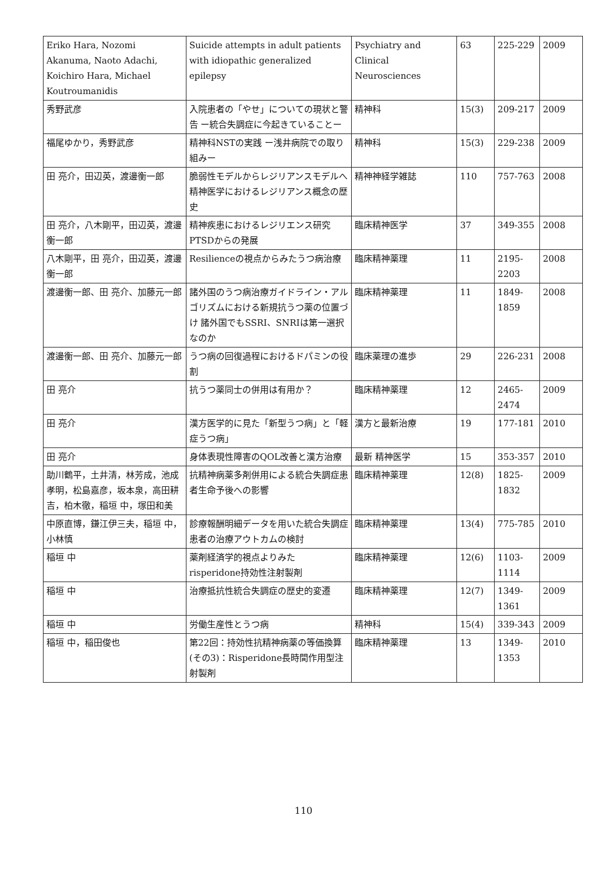| Eriko Hara, Nozomi Akanuma, Naoto Adachi, Koichiro Hara, Michael Koutroumanidis | Suicide attempts in adult patients with idiopathic generalized epilepsy | Psychiatry and Clinical Neurosciences | 63 | 225-229 | 2009 |
| 秀野武彦 | 入院患者の「やせ」についての現状と警告 ー統合失調症に今起きていることー | 精神科 | 15(3) | 209-217 | 2009 |
| 福尾ゆかり，秀野武彦 | 精神科NSTの実践 ー浅井病院での取り組みー | 精神科 | 15(3) | 229-238 | 2009 |
| 田 亮介，田辺英，渡邊衡一郎 | 脆弱性モデルからレジリアンスモデルへ 精神医学におけるレジリアンス概念の歴史 | 精神神経学雑誌 | 110 | 757-763 | 2008 |
| 田 亮介，八木剛平，田辺英，渡邊衡一郎 | 精神疾患におけるレジリエンス研究 PTSDからの発展 | 臨床精神医学 | 37 | 349-355 | 2008 |
| 八木剛平，田 亮介，田辺英，渡邊衡一郎 | Resilienceの視点からみたうつ病治療 | 臨床精神薬理 | 11 | 2195-2203 | 2008 |
| 渡邊衡一郎、田 亮介、加藤元一郎 | 諸外国のうつ病治療ガイドライン・アルゴリズムにおける新規抗うつ薬の位置づけ 諸外国でもSSRI、SNRIは第一選択なのか | 臨床精神薬理 | 11 | 1849-1859 | 2008 |
| 渡邊衡一郎、田 亮介、加藤元一郎 | うつ病の回復過程におけるドパミンの役割 | 臨床薬理の進歩 | 29 | 226-231 | 2008 |
| 田 亮介 | 抗うつ薬同士の併用は有用か？ | 臨床精神薬理 | 12 | 2465-2474 | 2009 |
| 田 亮介 | 漢方医学的に見た「新型うつ病」と「軽症うつ病」 | 漢方と最新治療 | 19 | 177-181 | 2010 |
| 田 亮介 | 身体表現性障害のQOL改善と漢方治療 | 最新 精神医学 | 15 | 353-357 | 2010 |
| 助川鶴平，土井清，林芳成，池成孝明，松島嘉彦，坂本泉，高田耕吉，柏木徹，稲垣 中，塚田和美 | 抗精神病薬多剤併用による統合失調症患者生命予後への影響 | 臨床精神薬理 | 12(8) | 1825-1832 | 2009 |
| 中原直博，鎌江伊三夫，稲垣 中，小林慎 | 診療報酬明細データを用いた統合失調症患者の治療アウトカムの検討 | 臨床精神薬理 | 13(4) | 775-785 | 2010 |
| 稲垣 中 | 薬剤経済学的視点よりみた risperidone持効性注射製剤 | 臨床精神薬理 | 12(6) | 1103-1114 | 2009 |
| 稲垣 中 | 治療抵抗性統合失調症の歴史的変遷 | 臨床精神薬理 | 12(7) | 1349-1361 | 2009 |
| 稲垣 中 | 労働生産性とうつ病 | 精神科 | 15(4) | 339-343 | 2009 |
| 稲垣 中，稲田俊也 | 第22回：持効性抗精神病薬の等価換算(その3)：Risperidone長時間作用型注射製剤 | 臨床精神薬理 | 13 | 1349-1353 | 2010 |
110